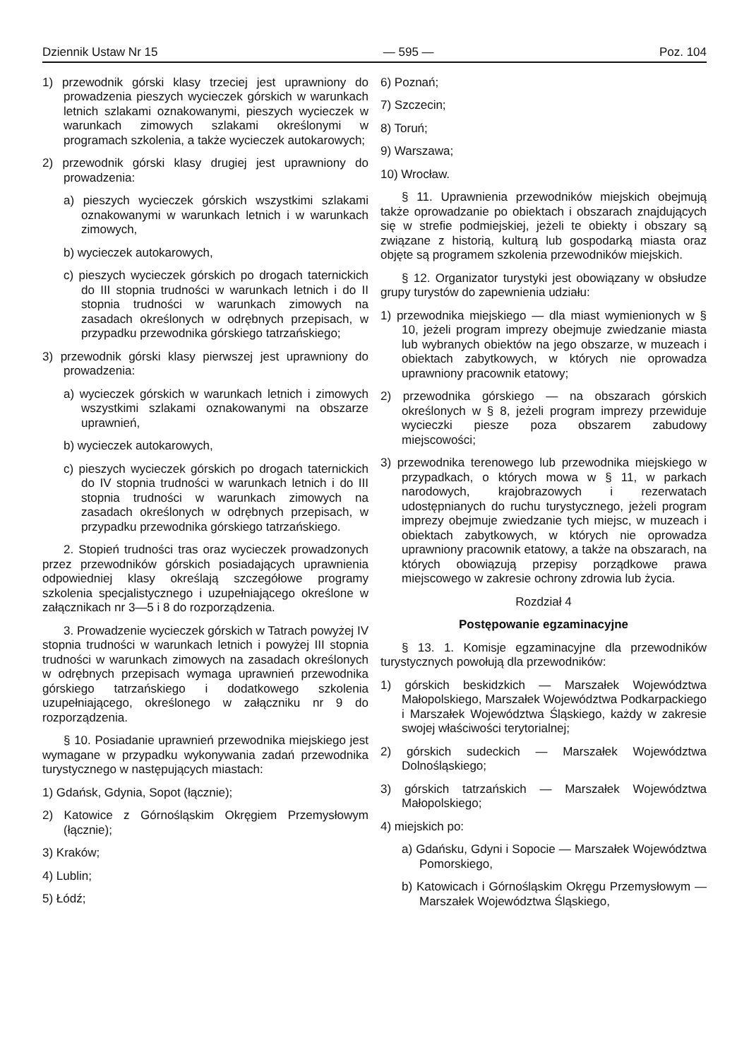Dziennik Ustaw Nr 15 — 595 — Poz. 104
1) przewodnik górski klasy trzeciej jest uprawniony do prowadzenia pieszych wycieczek górskich w warunkach letnich szlakami oznakowanymi, pieszych wycieczek w warunkach zimowych szlakami określonymi w programach szkolenia, a także wycieczek autokarowych;
2) przewodnik górski klasy drugiej jest uprawniony do prowadzenia:
a) pieszych wycieczek górskich wszystkimi szlakami oznakowanymi w warunkach letnich i w warunkach zimowych,
b) wycieczek autokarowych,
c) pieszych wycieczek górskich po drogach taternickich do III stopnia trudności w warunkach letnich i do II stopnia trudności w warunkach zimowych na zasadach określonych w odrębnych przepisach, w przypadku przewodnika górskiego tatrzańskiego;
3) przewodnik górski klasy pierwszej jest uprawniony do prowadzenia:
a) wycieczek górskich w warunkach letnich i zimowych wszystkimi szlakami oznakowanymi na obszarze uprawnień,
b) wycieczek autokarowych,
c) pieszych wycieczek górskich po drogach taternickich do IV stopnia trudności w warunkach letnich i do III stopnia trudności w warunkach zimowych na zasadach określonych w odrębnych przepisach, w przypadku przewodnika górskiego tatrzańskiego.
2. Stopień trudności tras oraz wycieczek prowadzonych przez przewodników górskich posiadających uprawnienia odpowiedniej klasy określają szczegółowe programy szkolenia specjalistycznego i uzupełniającego określone w załącznikach nr 3—5 i 8 do rozporządzenia.
3. Prowadzenie wycieczek górskich w Tatrach powyżej IV stopnia trudności w warunkach letnich i powyżej III stopnia trudności w warunkach zimowych na zasadach określonych w odrębnych przepisach wymaga uprawnień przewodnika górskiego tatrzańskiego i dodatkowego szkolenia uzupełniającego, określonego w załączniku nr 9 do rozporządzenia.
§ 10. Posiadanie uprawnień przewodnika miejskiego jest wymagane w przypadku wykonywania zadań przewodnika turystycznego w następujących miastach:
1) Gdańsk, Gdynia, Sopot (łącznie);
2) Katowice z Górnośląskim Okręgiem Przemysłowym (łącznie);
3) Kraków;
4) Lublin;
5) Łódź;
6) Poznań;
7) Szczecin;
8) Toruń;
9) Warszawa;
10) Wrocław.
§ 11. Uprawnienia przewodników miejskich obejmują także oprowadzanie po obiektach i obszarach znajdujących się w strefie podmiejskiej, jeżeli te obiekty i obszary są związane z historią, kulturą lub gospodarką miasta oraz objęte są programem szkolenia przewodników miejskich.
§ 12. Organizator turystyki jest obowiązany w obsłudze grupy turystów do zapewnienia udziału:
1) przewodnika miejskiego — dla miast wymienionych w § 10, jeżeli program imprezy obejmuje zwiedzanie miasta lub wybranych obiektów na jego obszarze, w muzeach i obiektach zabytkowych, w których nie oprowadza uprawniony pracownik etatowy;
2) przewodnika górskiego — na obszarach górskich określonych w § 8, jeżeli program imprezy przewiduje wycieczki piesze poza obszarem zabudowy miejscowości;
3) przewodnika terenowego lub przewodnika miejskiego w przypadkach, o których mowa w § 11, w parkach narodowych, krajobrazowych i rezerwatach udostępnianych do ruchu turystycznego, jeżeli program imprezy obejmuje zwiedzanie tych miejsc, w muzeach i obiektach zabytkowych, w których nie oprowadza uprawniony pracownik etatowy, a także na obszarach, na których obowiązują przepisy porządkowe prawa miejscowego w zakresie ochrony zdrowia lub życia.
Rozdział 4
Postępowanie egzaminacyjne
§ 13. 1. Komisje egzaminacyjne dla przewodników turystycznych powołują dla przewodników:
1) górskich beskidzkich — Marszałek Województwa Małopolskiego, Marszałek Województwa Podkarpackiego i Marszałek Województwa Śląskiego, każdy w zakresie swojej właściwości terytorialnej;
2) górskich sudeckich — Marszałek Województwa Dolnośląskiego;
3) górskich tatrzańskich — Marszałek Województwa Małopolskiego;
4) miejskich po:
a) Gdańsku, Gdyni i Sopocie — Marszałek Województwa Pomorskiego,
b) Katowicach i Górnośląskim Okręgu Przemysłowym — Marszałek Województwa Śląskiego,